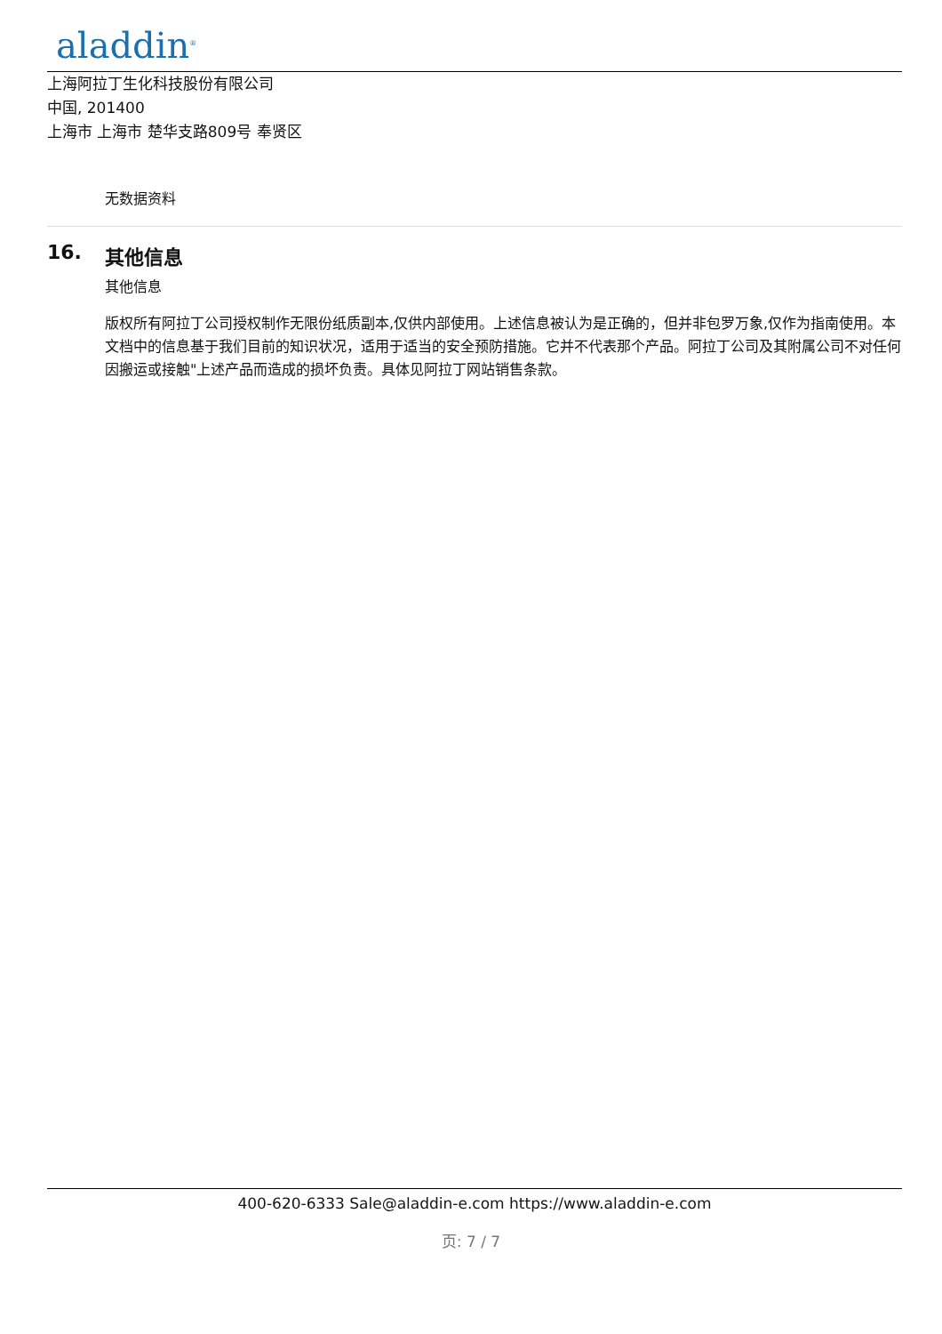aladdin<sup>®</sup>
上海阿拉丁生化科技股份有限公司
中国, 201400
上海市 上海市 楚华支路809号 奉贤区
无数据资料
16. 其他信息
其他信息
版权所有阿拉丁公司授权制作无限份纸质副本,仅供内部使用。上述信息被认为是正确的，但并非包罗万象,仅作为指南使用。本文档中的信息基于我们目前的知识状况，适用于适当的安全预防措施。它并不代表那个产品。阿拉丁公司及其附属公司不对任何因搬运或接触"上述产品而造成的损坏负责。具体见阿拉丁网站销售条款。
400-620-6333 Sale@aladdin-e.com https://www.aladdin-e.com
页: 7 / 7